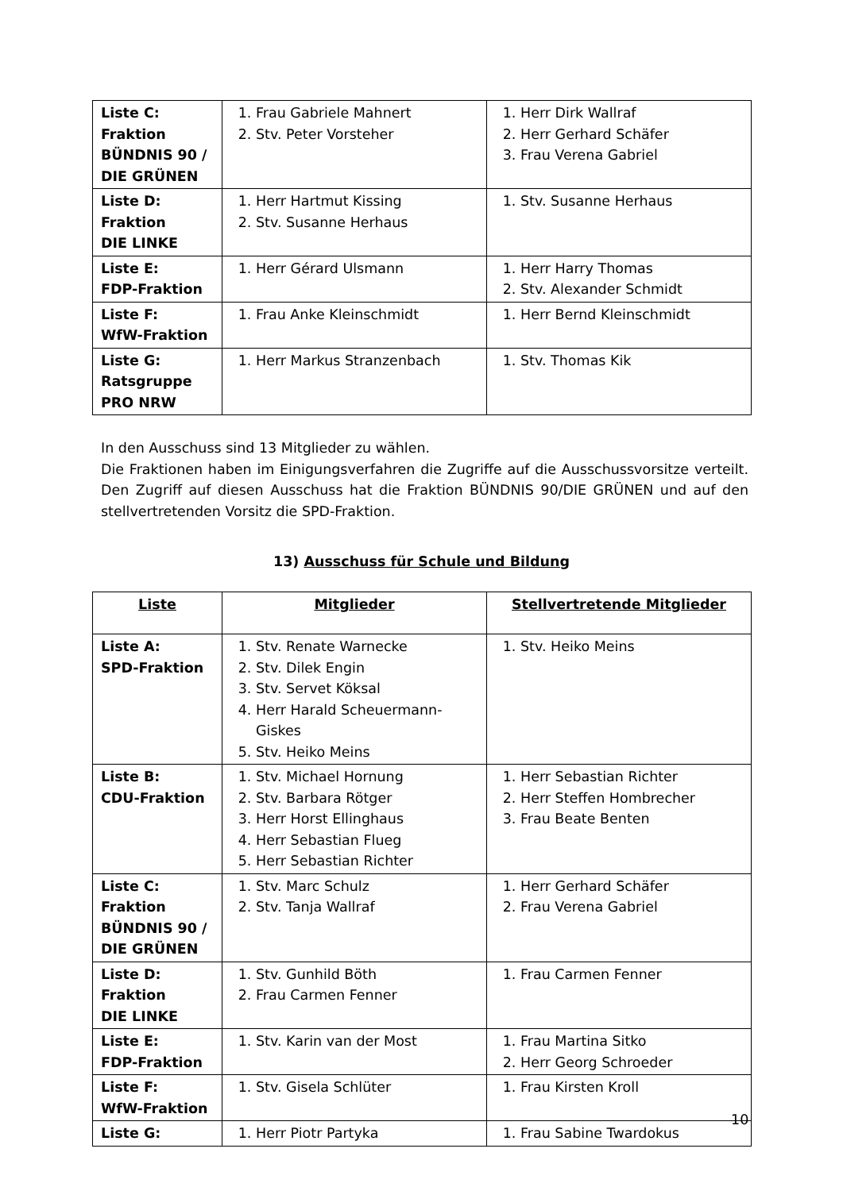| Liste C: Fraktion BÜNDNIS 90 / DIE GRÜNEN | 1. Frau Gabriele Mahnert 2. Stv. Peter Vorsteher | 1. Herr Dirk Wallraf 2. Herr Gerhard Schäfer 3. Frau Verena Gabriel |
| Liste D: Fraktion DIE LINKE | 1. Herr Hartmut Kissing 2. Stv. Susanne Herhaus | 1. Stv. Susanne Herhaus |
| Liste E: FDP-Fraktion | 1. Herr Gérard Ulsmann | 1. Herr Harry Thomas 2. Stv. Alexander Schmidt |
| Liste F: WfW-Fraktion | 1. Frau Anke Kleinschmidt | 1. Herr Bernd Kleinschmidt |
| Liste G: Ratsgruppe PRO NRW | 1. Herr Markus Stranzenbach | 1. Stv. Thomas Kik |
In den Ausschuss sind 13 Mitglieder zu wählen.
Die Fraktionen haben im Einigungsverfahren die Zugriffe auf die Ausschussvorsitze verteilt. Den Zugriff auf diesen Ausschuss hat die Fraktion BÜNDNIS 90/DIE GRÜNEN und auf den stellvertretenden Vorsitz die SPD-Fraktion.
13) Ausschuss für Schule und Bildung
| Liste | Mitglieder | Stellvertretende Mitglieder |
| --- | --- | --- |
| Liste A: SPD-Fraktion | 1. Stv. Renate Warnecke 2. Stv. Dilek Engin 3. Stv. Servet Köksal 4. Herr Harald Scheuermann-Giskes 5. Stv. Heiko Meins | 1. Stv. Heiko Meins |
| Liste B: CDU-Fraktion | 1. Stv. Michael Hornung 2. Stv. Barbara Rötger 3. Herr Horst Ellinghaus 4. Herr Sebastian Flueg 5. Herr Sebastian Richter | 1. Herr Sebastian Richter 2. Herr Steffen Hombrecher 3. Frau Beate Benten |
| Liste C: Fraktion BÜNDNIS 90 / DIE GRÜNEN | 1. Stv. Marc Schulz 2. Stv. Tanja Wallraf | 1. Herr Gerhard Schäfer 2. Frau Verena Gabriel |
| Liste D: Fraktion DIE LINKE | 1. Stv. Gunhild Böth 2. Frau Carmen Fenner | 1. Frau Carmen Fenner |
| Liste E: FDP-Fraktion | 1. Stv. Karin van der Most | 1. Frau Martina Sitko 2. Herr Georg Schroeder |
| Liste F: WfW-Fraktion | 1. Stv. Gisela Schlüter | 1. Frau Kirsten Kroll |
| Liste G: | 1. Herr Piotr Partyka | 1. Frau Sabine Twardokus |
10